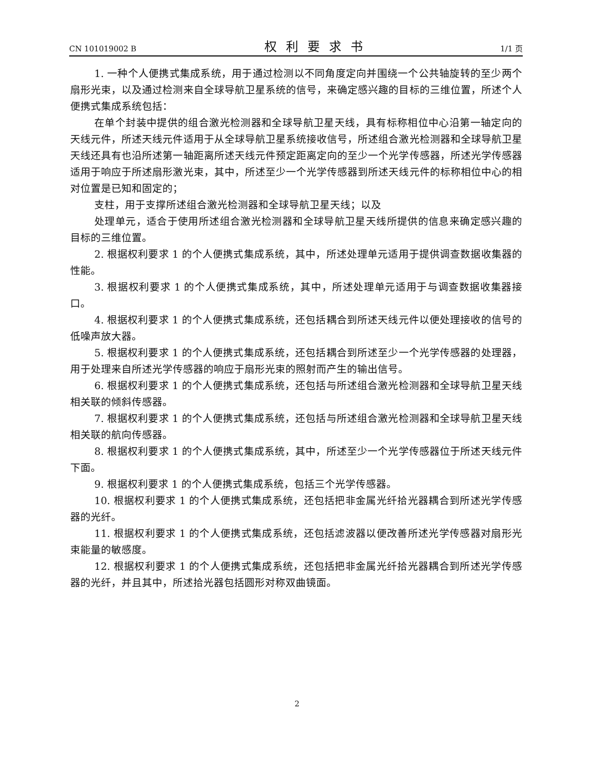CN 101019002 B 权利要求书 1/1 页
1. 一种个人便携式集成系统，用于通过检测以不同角度定向并围绕一个公共轴旋转的至少两个扇形光束，以及通过检测来自全球导航卫星系统的信号，来确定感兴趣的目标的三维位置，所述个人便携式集成系统包括：
在单个封装中提供的组合激光检测器和全球导航卫星天线，具有标称相位中心沿第一轴定向的天线元件，所述天线元件适用于从全球导航卫星系统接收信号，所述组合激光检测器和全球导航卫星天线还具有也沿所述第一轴距离所述天线元件预定距离定向的至少一个光学传感器，所述光学传感器适用于响应于所述扇形激光束，其中，所述至少一个光学传感器到所述天线元件的标称相位中心的相对位置是已知和固定的；
支柱，用于支撑所述组合激光检测器和全球导航卫星天线；以及
处理单元，适合于使用所述组合激光检测器和全球导航卫星天线所提供的信息来确定感兴趣的目标的三维位置。
2. 根据权利要求 1 的个人便携式集成系统，其中，所述处理单元适用于提供调查数据收集器的性能。
3. 根据权利要求 1 的个人便携式集成系统，其中，所述处理单元适用于与调查数据收集器接口。
4. 根据权利要求 1 的个人便携式集成系统，还包括耦合到所述天线元件以便处理接收的信号的低噪声放大器。
5. 根据权利要求 1 的个人便携式集成系统，还包括耦合到所述至少一个光学传感器的处理器，用于处理来自所述光学传感器的响应于扇形光束的照射而产生的输出信号。
6. 根据权利要求 1 的个人便携式集成系统，还包括与所述组合激光检测器和全球导航卫星天线相关联的倾斜传感器。
7. 根据权利要求 1 的个人便携式集成系统，还包括与所述组合激光检测器和全球导航卫星天线相关联的航向传感器。
8. 根据权利要求 1 的个人便携式集成系统，其中，所述至少一个光学传感器位于所述天线元件下面。
9. 根据权利要求 1 的个人便携式集成系统，包括三个光学传感器。
10. 根据权利要求 1 的个人便携式集成系统，还包括把非金属光纤拾光器耦合到所述光学传感器的光纤。
11. 根据权利要求 1 的个人便携式集成系统，还包括滤波器以便改善所述光学传感器对扇形光束能量的敏感度。
12. 根据权利要求 1 的个人便携式集成系统，还包括把非金属光纤拾光器耦合到所述光学传感器的光纤，并且其中，所述拾光器包括圆形对称双曲镜面。
2